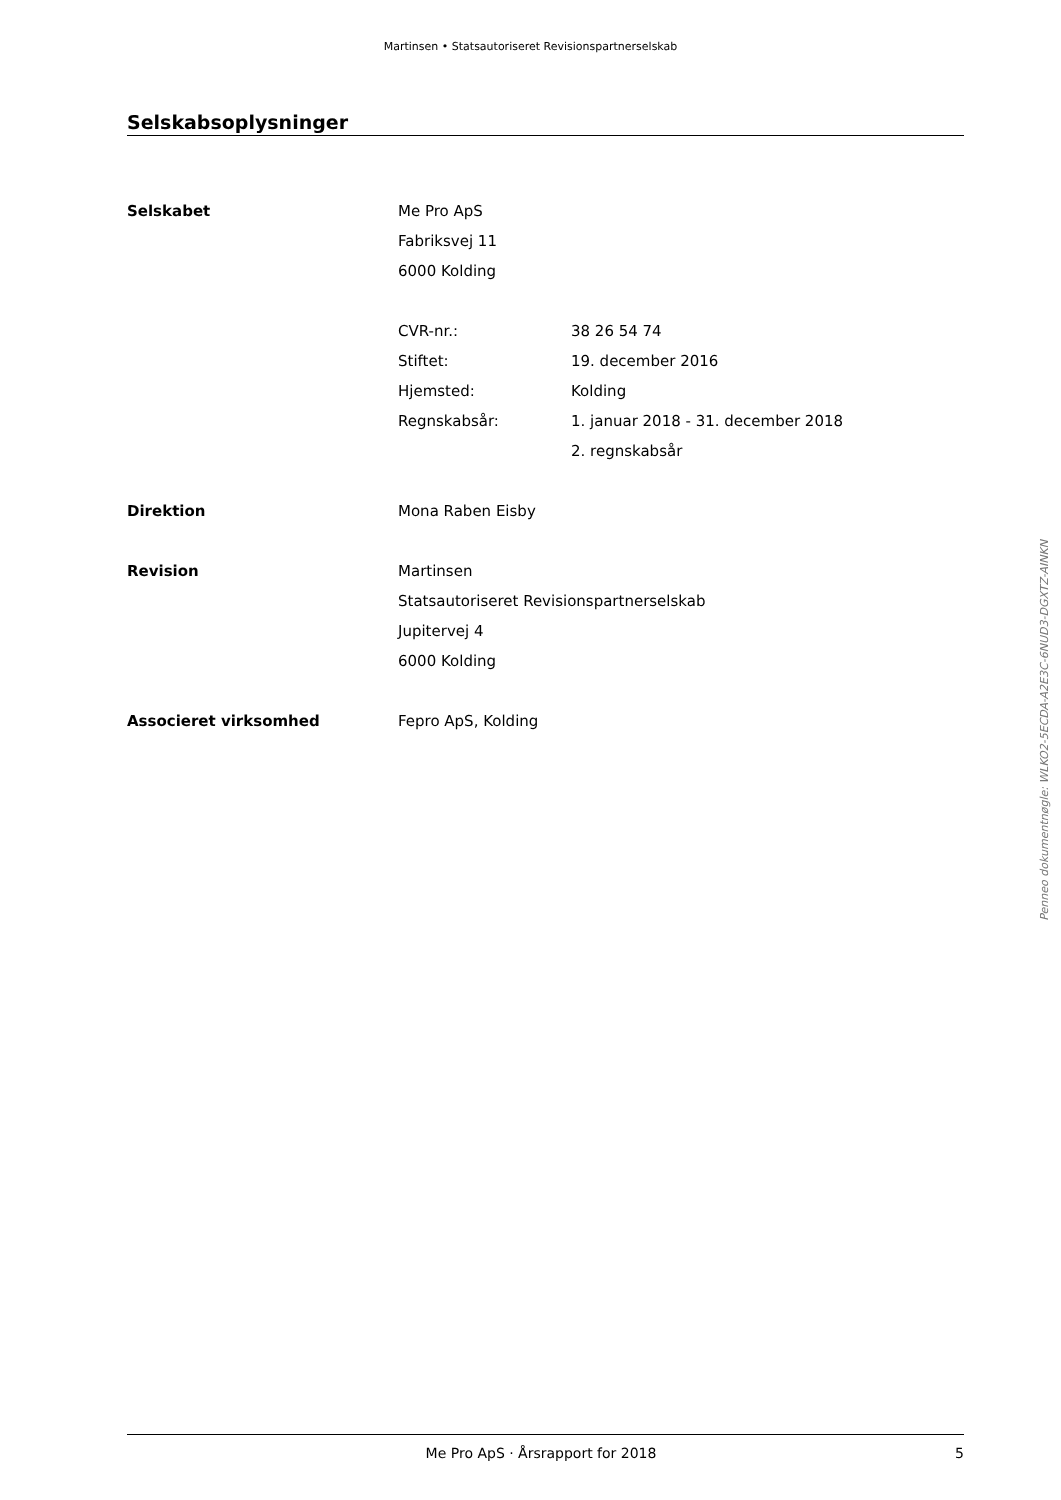Martinsen • Statsautoriseret Revisionspartnerselskab
Selskabsoplysninger
Selskabet Me Pro ApS
Fabriksvej 11
6000 Kolding
CVR-nr.: 38 26 54 74
Stiftet: 19. december 2016
Hjemsted: Kolding
Regnskabsår: 1. januar 2018 - 31. december 2018
2. regnskabsår
Direktion Mona Raben Eisby
Revision Martinsen
Statsautoriseret Revisionspartnerselskab
Jupitervej 4
6000 Kolding
Associeret virksomhed Fepro ApS, Kolding
Penneo dokumentnøgle: WLKO2-5ECDA-A2E3C-6NUD3-DGXTZ-AINKN
Me Pro ApS · Årsrapport for 2018
5